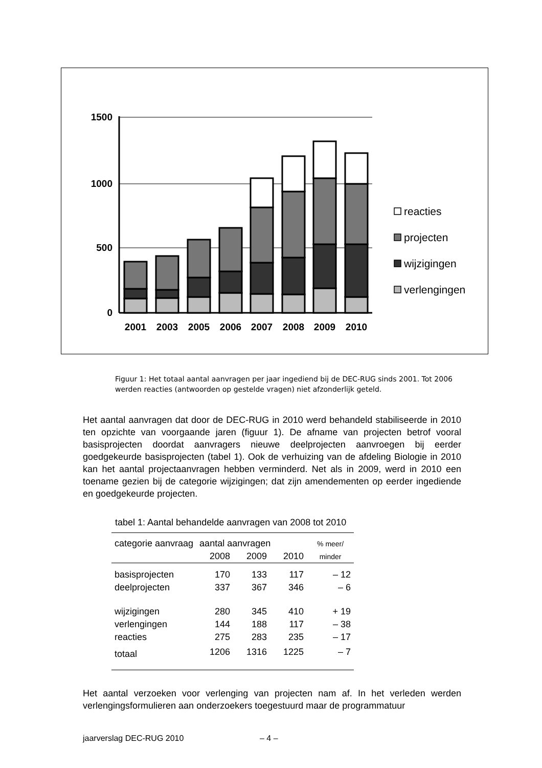1500
1000
500
0
2001
2003
2005
2006
2007
2008
2009
2010
reacties
projecten
wijzigingen
verlengingen
Figuur 1: Het totaal aantal aanvragen per jaar ingediend bij de DEC-RUG sinds 2001. Tot 2006 werden reacties (antwoorden op gestelde vragen) niet afzonderlijk geteld.
Het aantal aanvragen dat door de DEC-RUG in 2010 werd behandeld stabiliseerde in 2010 ten opzichte van voorgaande jaren (figuur 1). De afname van projecten betrof vooral basisprojecten doordat aanvragers nieuwe deelprojecten aanvroegen bij eerder goedgekeurde basisprojecten (tabel 1). Ook de verhuizing van de afdeling Biologie in 2010 kan het aantal projectaanvragen hebben verminderd. Net als in 2009, werd in 2010 een toename gezien bij de categorie wijzigingen; dat zijn amendementen op eerder ingediende en goedgekeurde projecten.
tabel 1: Aantal behandelde aanvragen van 2008 tot 2010
| categorie aanvraag | aantal aanvragen | | | % meer/ |
| --- | --- | --- | --- | --- |
| | 2008 | 2009 | 2010 | minder |
| basisprojecten | 170 | 133 | 117 | – 12 |
| deelprojecten | 337 | 367 | 346 | – 6 |
| wijzigingen | 280 | 345 | 410 | + 19 |
| verlengingen | 144 | 188 | 117 | – 38 |
| reacties | 275 | 283 | 235 | – 17 |
| totaal | 1206 | 1316 | 1225 | – 7 |
Het aantal verzoeken voor verlenging van projecten nam af. In het verleden werden verlengingsformulieren aan onderzoekers toegestuurd maar de programmatuur
jaarverslag DEC-RUG 2010 – 4 –